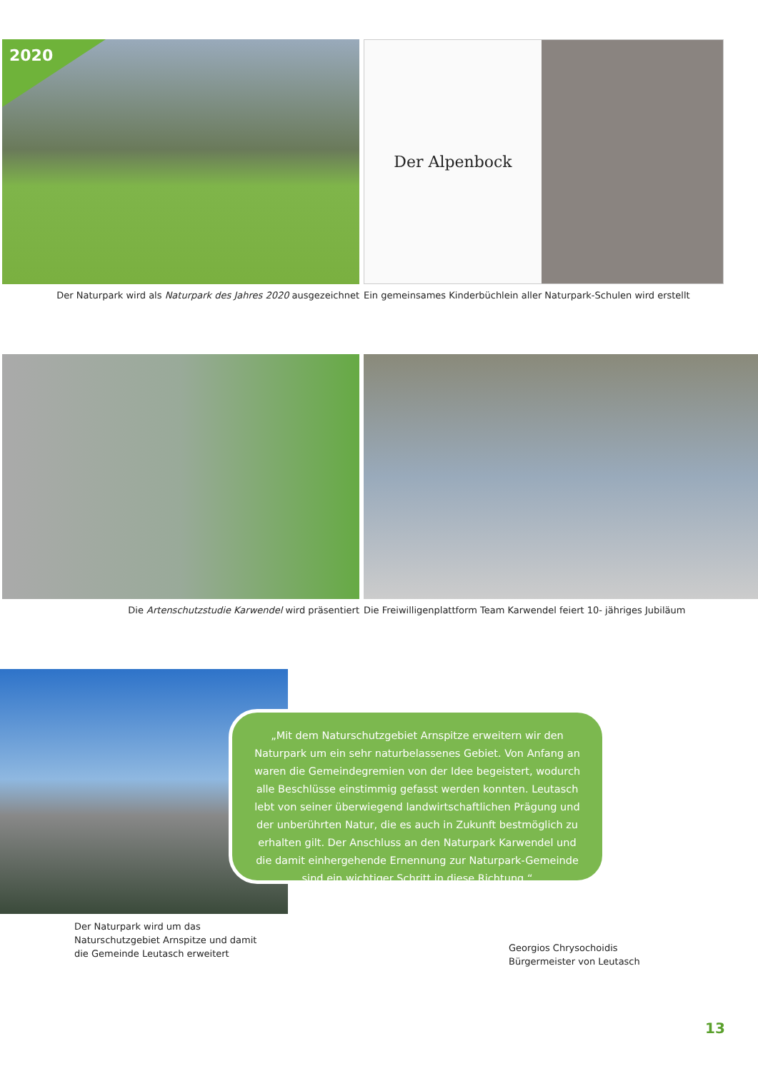2020
Der Naturpark wird als Naturpark des Jahres 2020 ausgezeichnet
Der Alpenbock
Ein gemeinsames Kinderbüchlein aller Naturpark-Schulen wird erstellt
Die Artenschutzstudie Karwendel wird präsentiert
Die Freiwilligenplattform Team Karwendel feiert 10- jähriges Jubiläum
Der Naturpark wird um das
Naturschutzgebiet Arnspitze und damit
die Gemeinde Leutasch erweitert
„Mit dem Naturschutzgebiet Arnspitze erweitern wir den Naturpark um ein sehr naturbelassenes Gebiet. Von Anfang an waren die Gemein­degremien von der Idee begeistert, wodurch alle Beschlüsse einstim­mig gefasst werden konnten. Leutasch lebt von seiner überwiegend landwirtschaftlichen Prägung und der unberührten Natur, die es auch in Zukunft bestmöglich zu erhalten gilt. Der Anschluss an den Natur­park Karwendel und die damit einhergehende Ernennung zur Natur­park-Gemeinde sind ein wichtiger Schritt in diese Richtung.“
Georgios Chrysochoidis
Bürgermeister von Leutasch
13